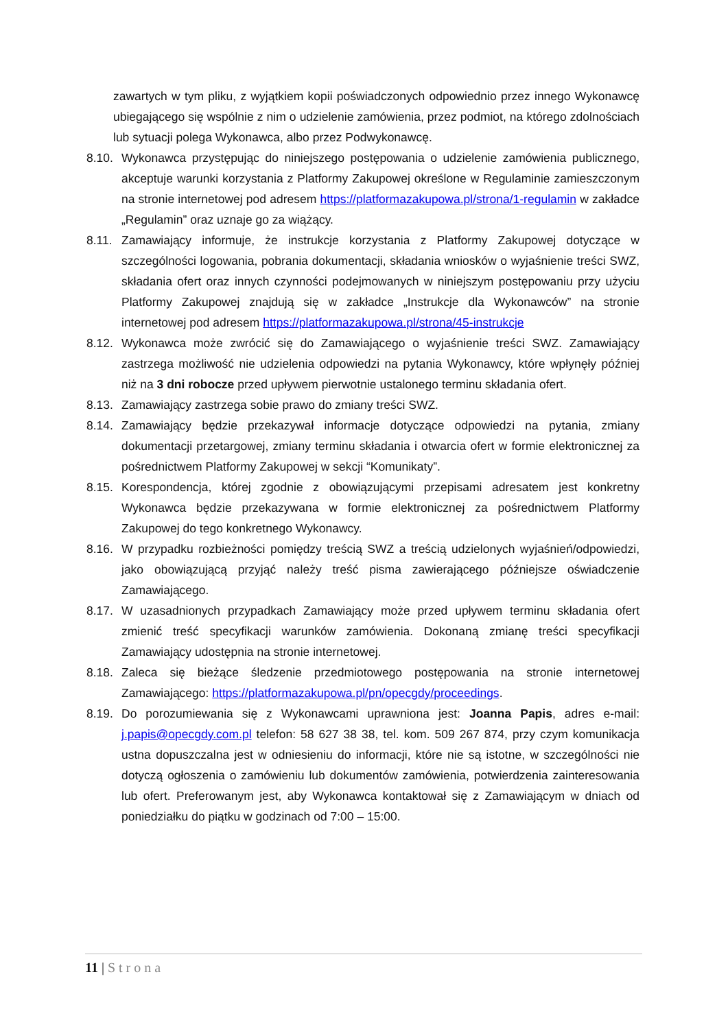zawartych w tym pliku, z wyjątkiem kopii poświadczonych odpowiednio przez innego Wykonawcę ubiegającego się wspólnie z nim o udzielenie zamówienia, przez podmiot, na którego zdolnościach lub sytuacji polega Wykonawca, albo przez Podwykonawcę.
8.10.
Wykonawca przystępując do niniejszego postępowania o udzielenie zamówienia publicznego, akceptuje warunki korzystania z Platformy Zakupowej określone w Regulaminie zamieszczonym na stronie internetowej pod adresem https://platformazakupowa.pl/strona/1-regulamin w zakładce „Regulamin” oraz uznaje go za wiążący.
8.11.
Zamawiający informuje, że instrukcje korzystania z Platformy Zakupowej dotyczące w szczególności logowania, pobrania dokumentacji, składania wniosków o wyjaśnienie treści SWZ, składania ofert oraz innych czynności podejmowanych w niniejszym postępowaniu przy użyciu Platformy Zakupowej znajdują się w zakładce „Instrukcje dla Wykonawców” na stronie internetowej pod adresem https://platformazakupowa.pl/strona/45-instrukcje
8.12.
Wykonawca może zwrócić się do Zamawiającego o wyjaśnienie treści SWZ. Zamawiający zastrzega możliwość nie udzielenia odpowiedzi na pytania Wykonawcy, które wpłynęły później niż na 3 dni robocze przed upływem pierwotnie ustalonego terminu składania ofert.
8.13.
Zamawiający zastrzega sobie prawo do zmiany treści SWZ.
8.14.
Zamawiający będzie przekazywał informacje dotyczące odpowiedzi na pytania, zmiany dokumentacji przetargowej, zmiany terminu składania i otwarcia ofert w formie elektronicznej za pośrednictwem Platformy Zakupowej w sekcji “Komunikaty”.
8.15.
Korespondencja, której zgodnie z obowiązującymi przepisami adresatem jest konkretny Wykonawca będzie przekazywana w formie elektronicznej za pośrednictwem Platformy Zakupowej do tego konkretnego Wykonawcy.
8.16.
W przypadku rozbieżności pomiędzy treścią SWZ a treścią udzielonych wyjaśnień/odpowiedzi, jako obowiązującą przyjąć należy treść pisma zawierającego późniejsze oświadczenie Zamawiającego.
8.17.
W uzasadnionych przypadkach Zamawiający może przed upływem terminu składania ofert zmienić treść specyfikacji warunków zamówienia. Dokonaną zmianę treści specyfikacji Zamawiający udostępnia na stronie internetowej.
8.18.
Zaleca się bieżące śledzenie przedmiotowego postępowania na stronie internetowej Zamawiającego: https://platformazakupowa.pl/pn/opecgdy/proceedings.
8.19.
Do porozumiewania się z Wykonawcami uprawniona jest: Joanna Papis, adres e-mail: j.papis@opecgdy.com.pl telefon: 58 627 38 38, tel. kom. 509 267 874, przy czym komunikacja ustna dopuszczalna jest w odniesieniu do informacji, które nie są istotne, w szczególności nie dotyczą ogłoszenia o zamówieniu lub dokumentów zamówienia, potwierdzenia zainteresowania lub ofert. Preferowanym jest, aby Wykonawca kontaktował się z Zamawiającym w dniach od poniedziałku do piątku w godzinach od 7:00 – 15:00.
11 | Strona